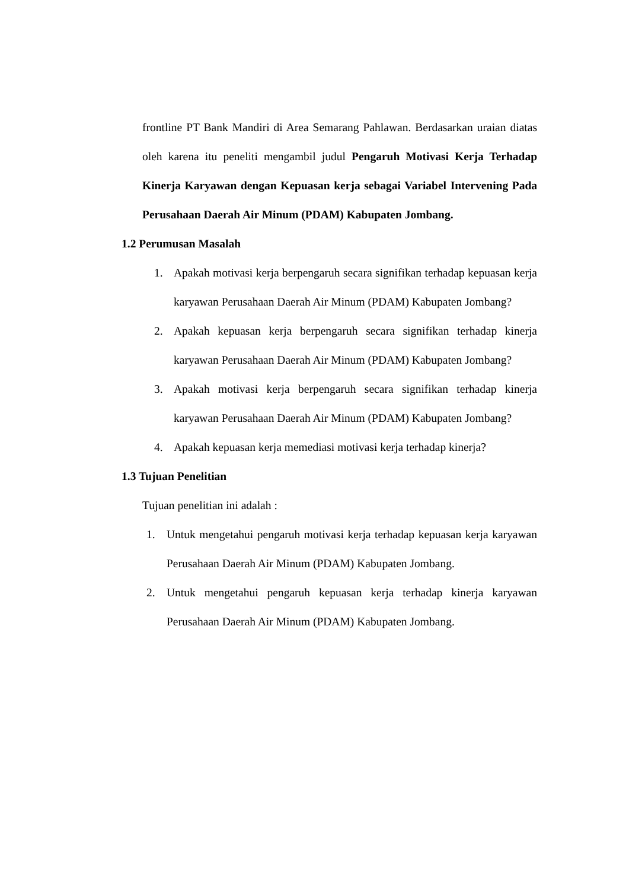frontline PT Bank Mandiri di Area Semarang Pahlawan. Berdasarkan uraian diatas oleh karena itu peneliti mengambil judul Pengaruh Motivasi Kerja Terhadap Kinerja Karyawan dengan Kepuasan kerja sebagai Variabel Intervening Pada Perusahaan Daerah Air Minum (PDAM) Kabupaten Jombang.
1.2 Perumusan Masalah
1. Apakah motivasi kerja berpengaruh secara signifikan terhadap kepuasan kerja karyawan Perusahaan Daerah Air Minum (PDAM) Kabupaten Jombang?
2. Apakah kepuasan kerja berpengaruh secara signifikan terhadap kinerja karyawan Perusahaan Daerah Air Minum (PDAM) Kabupaten Jombang?
3. Apakah motivasi kerja berpengaruh secara signifikan terhadap kinerja karyawan Perusahaan Daerah Air Minum (PDAM) Kabupaten Jombang?
4. Apakah kepuasan kerja memediasi motivasi kerja terhadap kinerja?
1.3 Tujuan Penelitian
Tujuan penelitian ini adalah :
1. Untuk mengetahui pengaruh motivasi kerja terhadap kepuasan kerja karyawan Perusahaan Daerah Air Minum (PDAM) Kabupaten Jombang.
2. Untuk mengetahui pengaruh kepuasan kerja terhadap kinerja karyawan Perusahaan Daerah Air Minum (PDAM) Kabupaten Jombang.